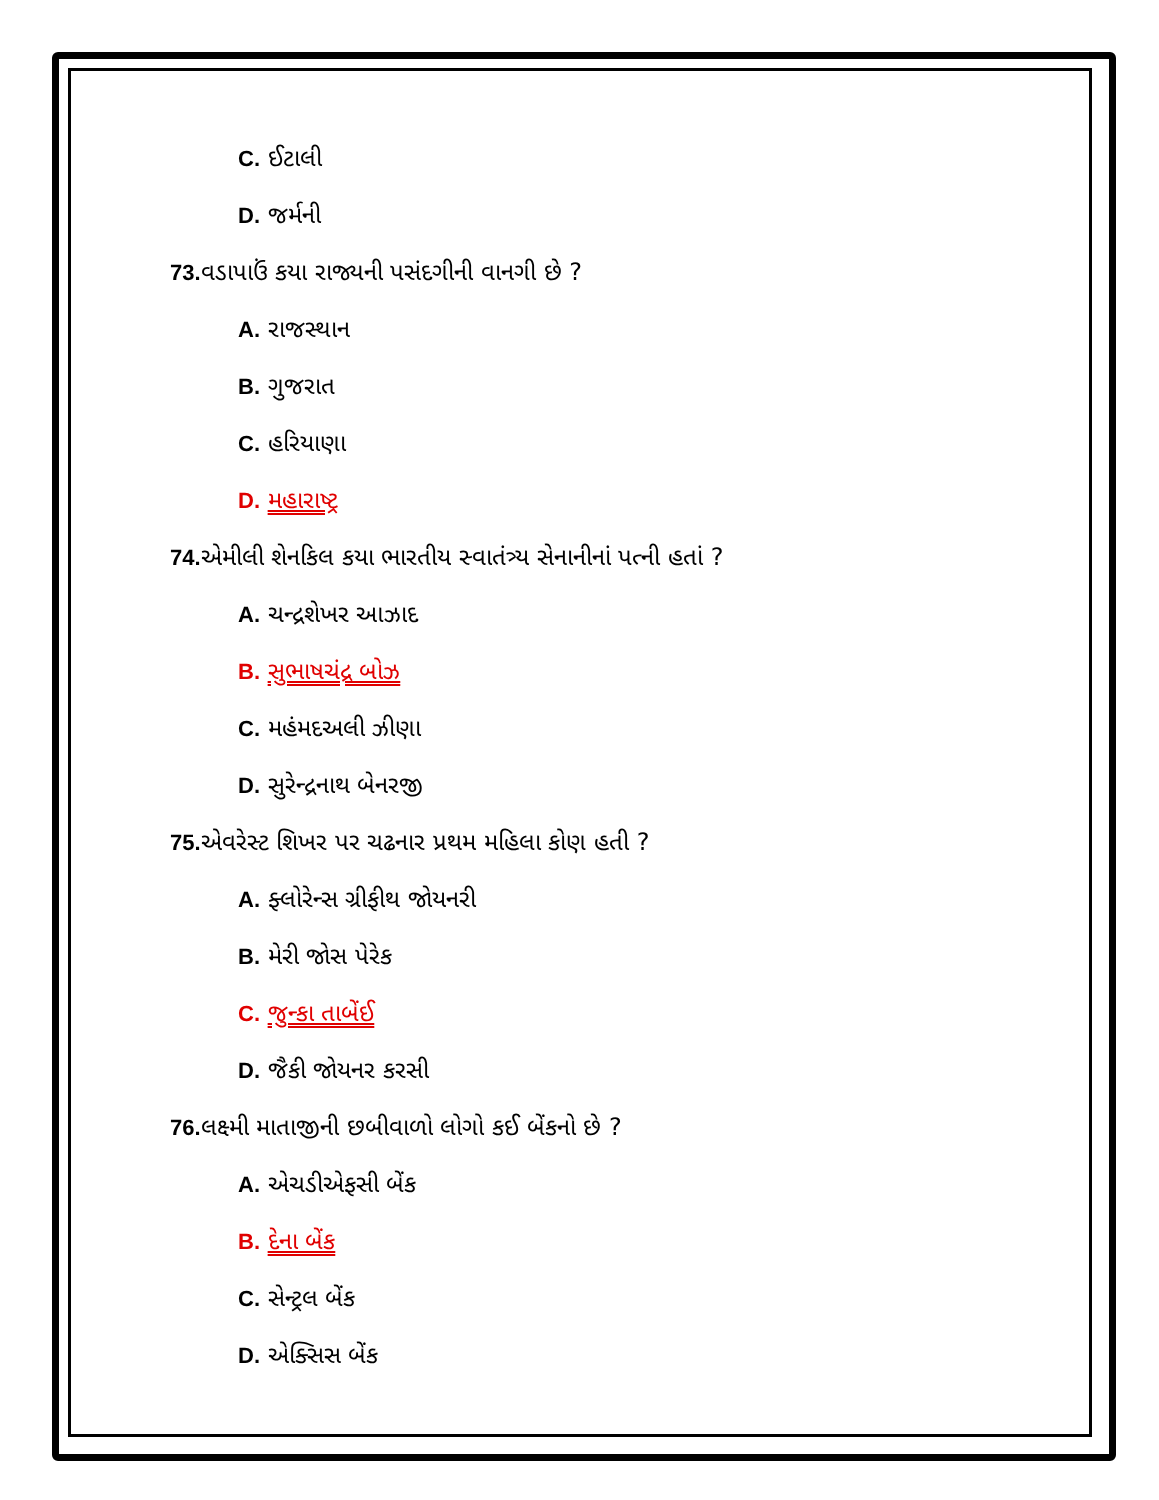C. ઈટાલી
D. જર્મની
73. વડાપાઉં કયા રાજ્યની પસંદગીની વાનગી છે ?
A. રાજસ્થાન
B. ગુજરાત
C. હરિયાણા
D. મહારાષ્ટ્ર
74. એમીલી શેનકિલ કયા ભારતીય સ્વાતંત્ર્ય સેનાનીનાં પત્ની હતાં ?
A. ચન્દ્રશેખર આઝાદ
B. સુભાષચંદ્ર બોઝ
C. મહંમદઅલી ઝીણા
D. સુરેન્દ્રનાથ બેનરજી
75. એવરેસ્ટ શિખર પર ચઢનાર પ્રથમ મહિલા કોણ હતી ?
A. ફ્લોરેન્સ ગ્રીફીથ જોયનરી
B. મેરી જોસ પેરેક
C. જુન્કા તાબેંઈ
D. જૈકી જોયનર કરસી
76. લક્ષ્મી માતાજીની છબીવાળો લોગો કઈ બેંકનો છે ?
A. એચડીએફસી બેંક
B. દેના બેંક
C. સેન્ટ્રલ બેંક
D. એક્સિસ બેંક